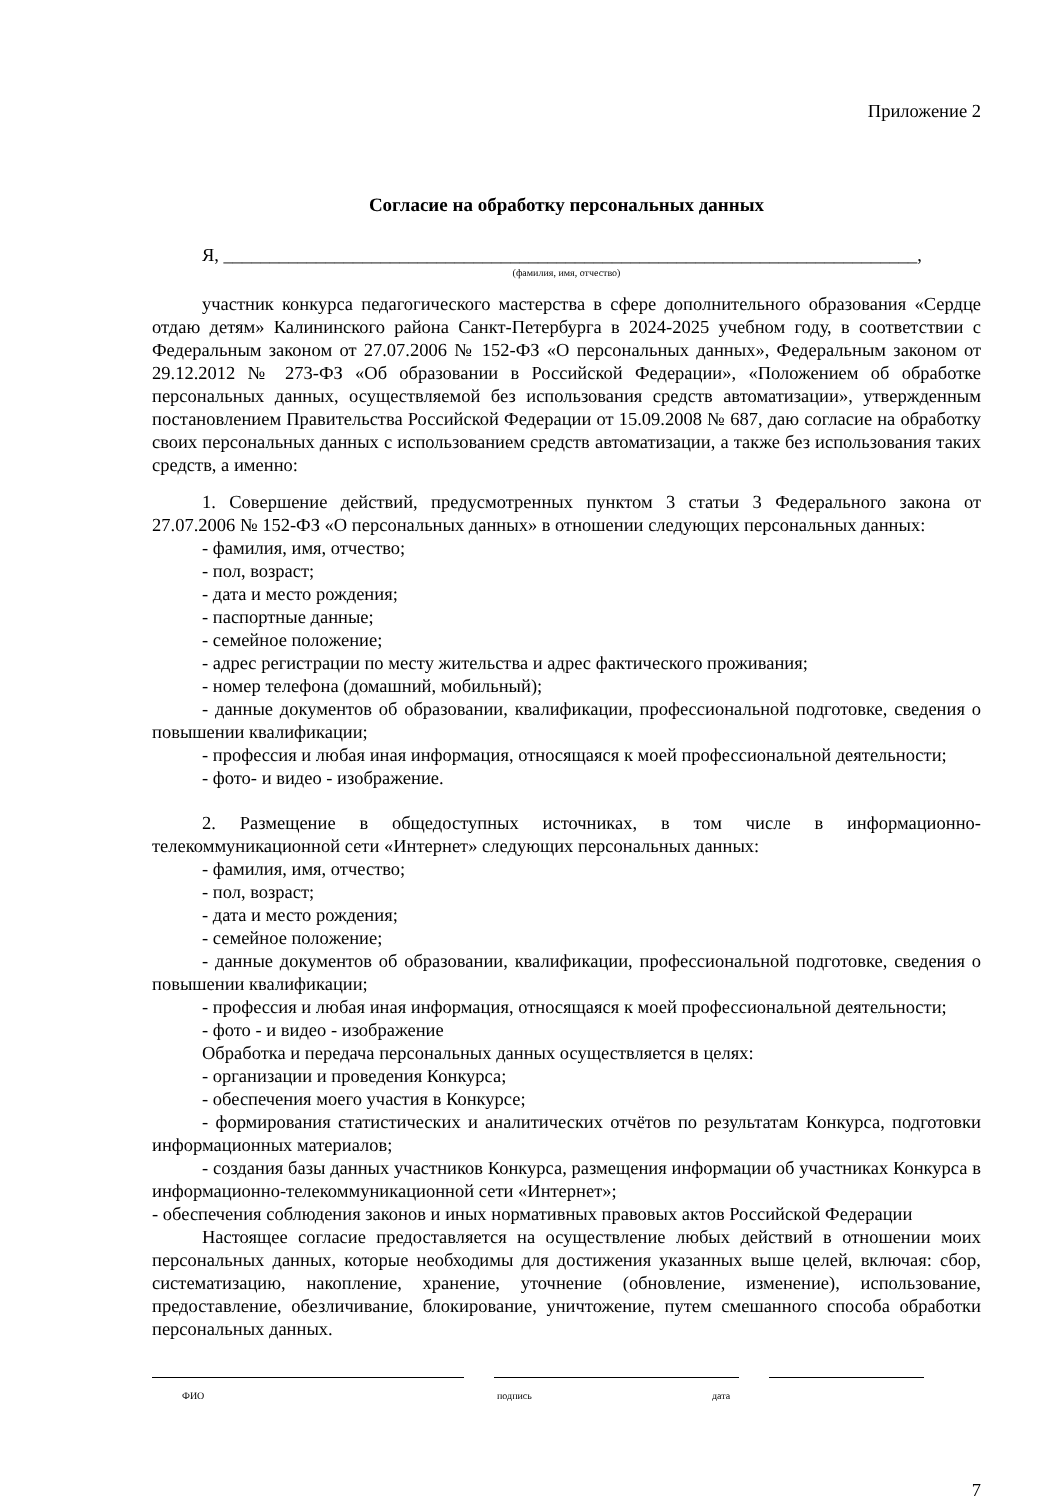Приложение 2
Согласие на обработку персональных данных
Я, ___________________________________________________________________________,
(фамилия, имя, отчество)
участник конкурса педагогического мастерства в сфере дополнительного образования «Сердце отдаю детям» Калининского района Санкт-Петербурга в 2024-2025 учебном году, в соответствии с Федеральным законом от 27.07.2006 № 152-ФЗ «О персональных данных», Федеральным законом от 29.12.2012 № 273-ФЗ «Об образовании в Российской Федерации», «Положением об обработке персональных данных, осуществляемой без использования средств автоматизации», утвержденным постановлением Правительства Российской Федерации от 15.09.2008 № 687, даю согласие на обработку своих персональных данных с использованием средств автоматизации, а также без использования таких средств, а именно:
1. Совершение действий, предусмотренных пунктом 3 статьи 3 Федерального закона от 27.07.2006 № 152-ФЗ «О персональных данных» в отношении следующих персональных данных:
- фамилия, имя, отчество;
- пол, возраст;
- дата и место рождения;
- паспортные данные;
- семейное положение;
- адрес регистрации по месту жительства и адрес фактического проживания;
- номер телефона (домашний, мобильный);
- данные документов об образовании, квалификации, профессиональной подготовке, сведения о повышении квалификации;
- профессия и любая иная информация, относящаяся к моей профессиональной деятельности;
- фото- и видео - изображение.
2. Размещение в общедоступных источниках, в том числе в информационно-телекоммуникационной сети «Интернет» следующих персональных данных:
- фамилия, имя, отчество;
- пол, возраст;
- дата и место рождения;
- семейное положение;
- данные документов об образовании, квалификации, профессиональной подготовке, сведения о повышении квалификации;
- профессия и любая иная информация, относящаяся к моей профессиональной деятельности;
- фото - и видео - изображение
Обработка и передача персональных данных осуществляется в целях:
- организации и проведения Конкурса;
- обеспечения моего участия в Конкурсе;
- формирования статистических и аналитических отчётов по результатам Конкурса, подготовки информационных материалов;
- создания базы данных участников Конкурса, размещения информации об участниках Конкурса в информационно-телекоммуникационной сети «Интернет»;
- обеспечения соблюдения законов и иных нормативных правовых актов Российской Федерации
Настоящее согласие предоставляется на осуществление любых действий в отношении моих персональных данных, которые необходимы для достижения указанных выше целей, включая: сбор, систематизацию, накопление, хранение, уточнение (обновление, изменение), использование, предоставление, обезличивание, блокирование, уничтожение, путем смешанного способа обработки персональных данных.
ФИО подпись дата
7